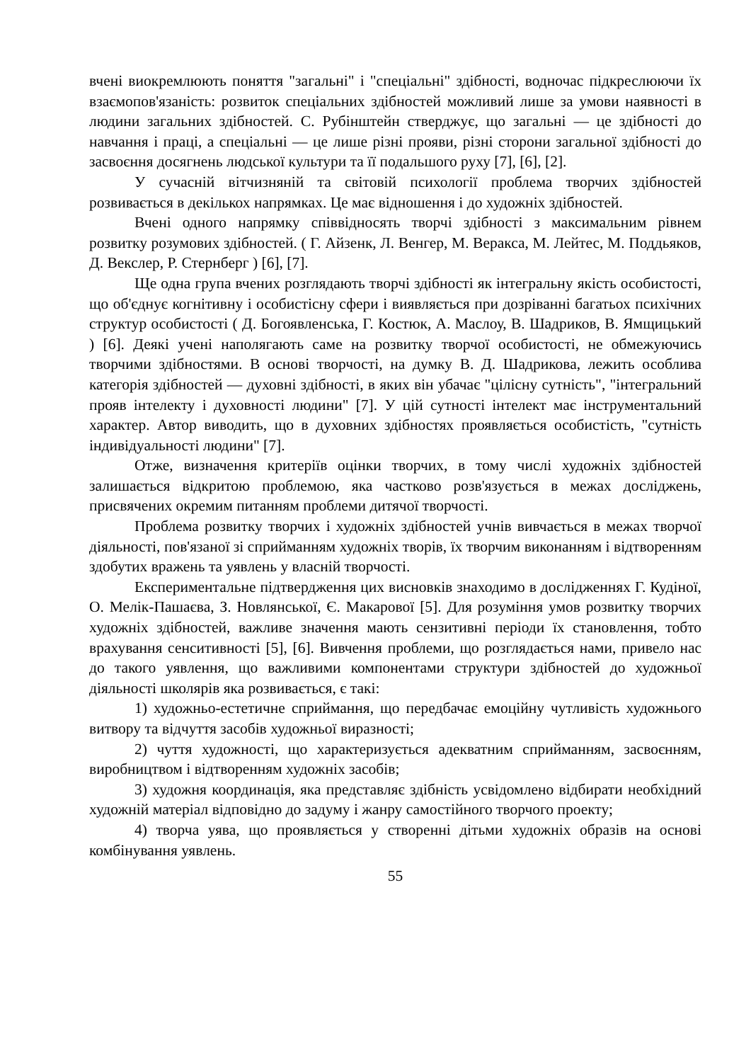вчені виокремлюють поняття "загальні" і "спеціальні" здібності, водночас підкреслюючи їх взаємопов'язаність: розвиток спеціальних здібностей можливий лише за умови наявності в людини загальних здібностей. С. Рубінштейн стверджує, що загальні — це здібності до навчання і праці, а спеціальні — це лише різні прояви, різні сторони загальної здібності до засвоєння досягнень людської культури та її подальшого руху [7], [6], [2].
У сучасній вітчизняній та світовій психології проблема творчих здібностей розвивається в декількох напрямках. Це має відношення і до художніх здібностей.
Вчені одного напрямку співвідносять творчі здібності з максимальним рівнем розвитку розумових здібностей. ( Г. Айзенк, Л. Венгер, М. Веракса, М. Лейтес, М. Поддьяков, Д. Векслер, Р. Стернберг ) [6], [7].
Ще одна група вчених розглядають творчі здібності як інтегральну якість особистості, що об'єднує когнітивну і особистісну сфери і виявляється при дозріванні багатьох психічних структур особистості ( Д. Богоявленська, Г. Костюк, А. Маслоу, В. Шадриков, В. Ямщицький ) [6]. Деякі учені наполягають саме на розвитку творчої особистості, не обмежуючись творчими здібностями. В основі творчості, на думку В. Д. Шадрикова, лежить особлива категорія здібностей — духовні здібності, в яких він убачає "цілісну сутність", "інтегральний прояв інтелекту і духовності людини" [7]. У цій сутності інтелект має інструментальний характер. Автор виводить, що в духовних здібностях проявляється особистість, "сутність індивідуальності людини" [7].
Отже, визначення критеріїв оцінки творчих, в тому числі художніх здібностей залишається відкритою проблемою, яка частково розв'язується в межах досліджень, присвячених окремим питанням проблеми дитячої творчості.
Проблема розвитку творчих і художніх здібностей учнів вивчається в межах творчої діяльності, пов'язаної зі сприйманням художніх творів, їх творчим виконанням і відтворенням здобутих вражень та уявлень у власній творчості.
Експериментальне підтвердження цих висновків знаходимо в дослідженнях Г. Кудіної, О. Мелік-Пашаєва, З. Новлянської, Є. Макарової [5]. Для розуміння умов розвитку творчих художніх здібностей, важливе значення мають сензитивні періоди їх становлення, тобто врахування сенситивності [5], [6]. Вивчення проблеми, що розглядається нами, привело нас до такого уявлення, що важливими компонентами структури здібностей до художньої діяльності школярів яка розвивається, є такі:
1) художньо-естетичне сприймання, що передбачає емоційну чутливість художнього витвору та відчуття засобів художньої виразності;
2) чуття художності, що характеризується адекватним сприйманням, засвоєнням, виробництвом і відтворенням художніх засобів;
3) художня координація, яка представляє здібність усвідомлено відбирати необхідний художній матеріал відповідно до задуму і жанру самостійного творчого проекту;
4) творча уява, що проявляється у створенні дітьми художніх образів на основі комбінування уявлень.
55